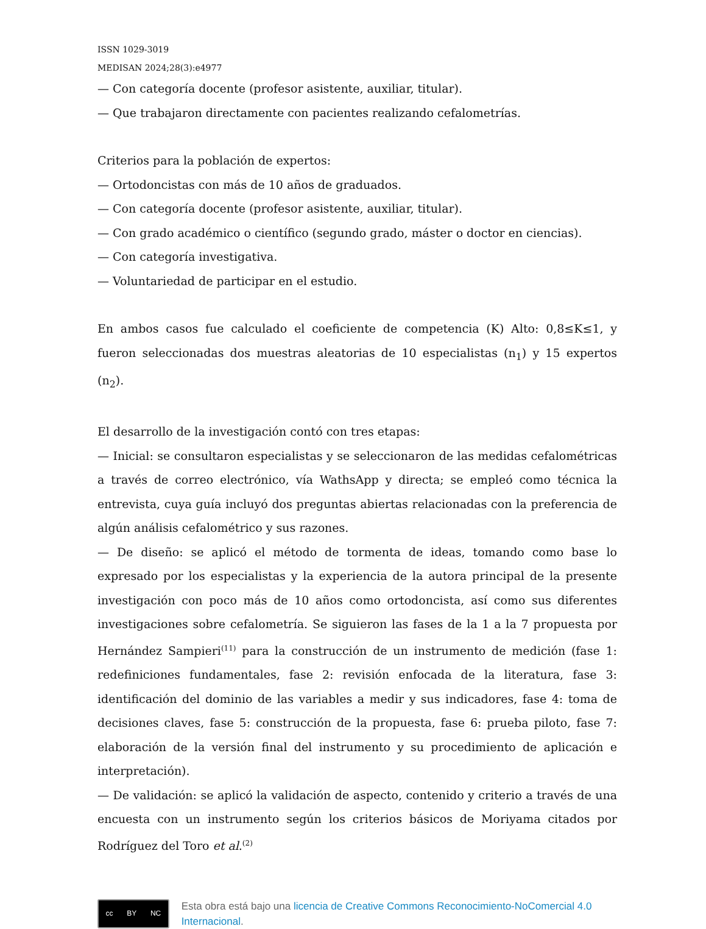ISSN 1029-3019
MEDISAN 2024;28(3):e4977
— Con categoría docente (profesor asistente, auxiliar, titular).
— Que trabajaron directamente con pacientes realizando cefalometrías.
Criterios para la población de expertos:
— Ortodoncistas con más de 10 años de graduados.
— Con categoría docente (profesor asistente, auxiliar, titular).
— Con grado académico o científico (segundo grado, máster o doctor en ciencias).
— Con categoría investigativa.
— Voluntariedad de participar en el estudio.
En ambos casos fue calculado el coeficiente de competencia (K) Alto: 0,8≤K≤1, y fueron seleccionadas dos muestras aleatorias de 10 especialistas (n<sub>1</sub>) y 15 expertos (n<sub>2</sub>).
El desarrollo de la investigación contó con tres etapas:
— Inicial: se consultaron especialistas y se seleccionaron de las medidas cefalométricas a través de correo electrónico, vía WathsApp y directa; se empleó como técnica la entrevista, cuya guía incluyó dos preguntas abiertas relacionadas con la preferencia de algún análisis cefalométrico y sus razones.
— De diseño: se aplicó el método de tormenta de ideas, tomando como base lo expresado por los especialistas y la experiencia de la autora principal de la presente investigación con poco más de 10 años como ortodoncista, así como sus diferentes investigaciones sobre cefalometría. Se siguieron las fases de la 1 a la 7 propuesta por Hernández Sampieri<sup>(11)</sup> para la construcción de un instrumento de medición (fase 1: redefiniciones fundamentales, fase 2: revisión enfocada de la literatura, fase 3: identificación del dominio de las variables a medir y sus indicadores, fase 4: toma de decisiones claves, fase 5: construcción de la propuesta, fase 6: prueba piloto, fase 7: elaboración de la versión final del instrumento y su procedimiento de aplicación e interpretación).
— De validación: se aplicó la validación de aspecto, contenido y criterio a través de una encuesta con un instrumento según los criterios básicos de Moriyama citados por Rodríguez del Toro et al.<sup>(2)</sup>
cc BY NC
Esta obra está bajo una licencia de Creative Commons Reconocimiento-NoComercial 4.0 Internacional.